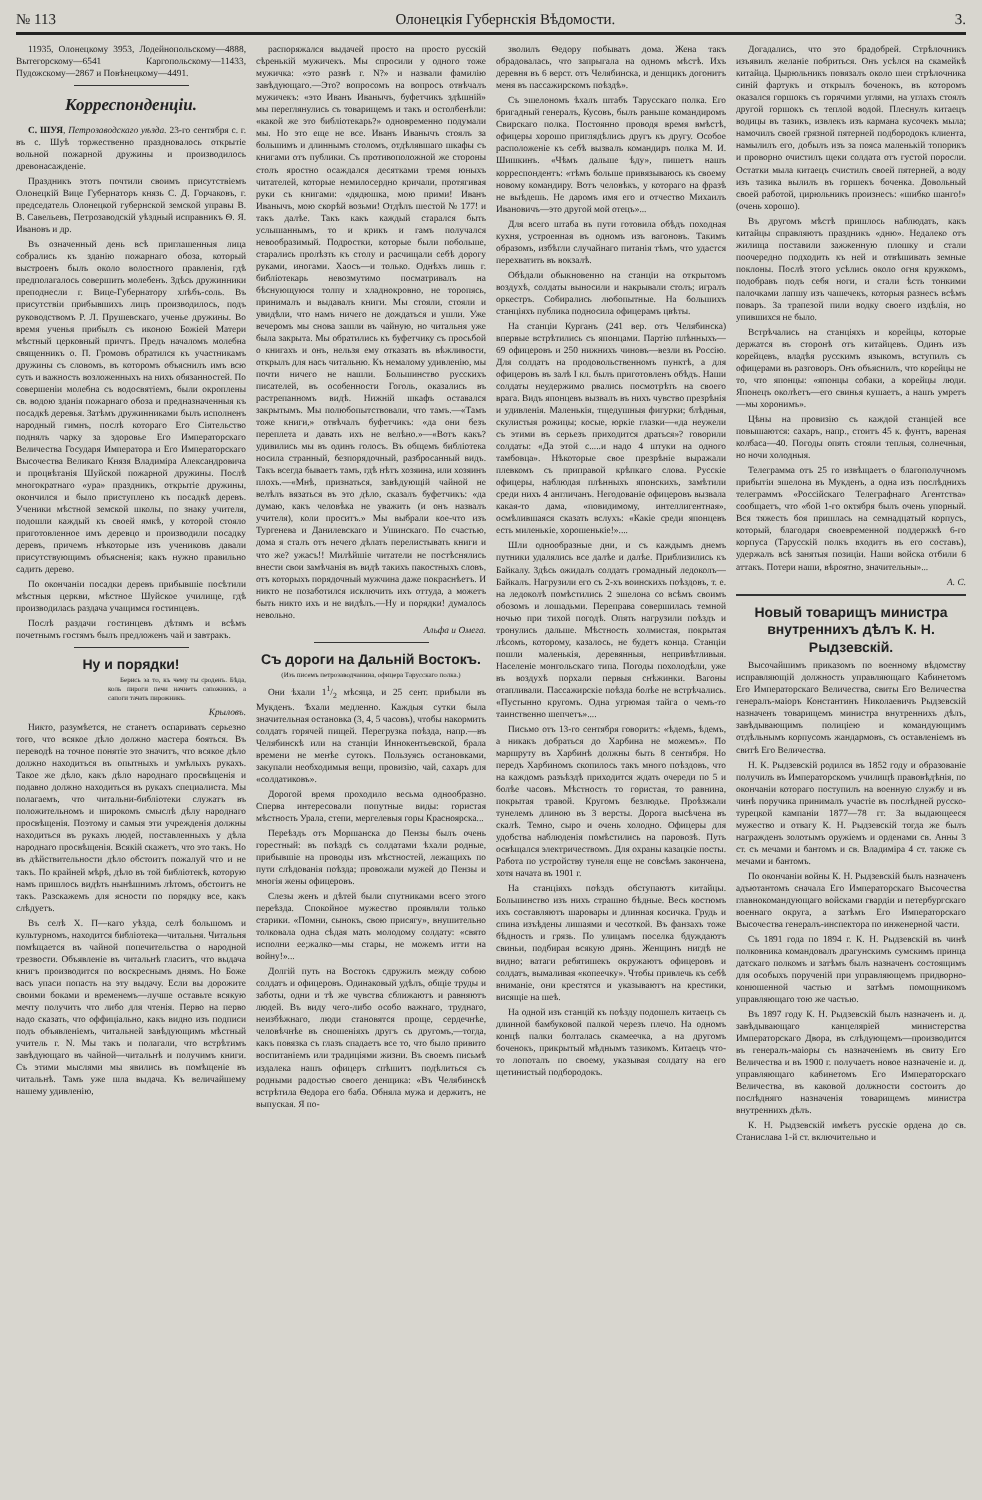№ 113 Олонецкія Губернскія Вѣдомости. 3.
11935, Олонецкому 3953, Лодейнопольскому—4888, Вытегорскому—6541 Каргопольскому—11433, Пудожскому—2867 и Повѣнецкому—4491.
Корреспонденціи.
С. ШУЯ, Петрозаводскаго уѣзда. 23-го сентября с. г. въ с. Шуѣ торжественно праздновалось открытіе вольной пожарной дружины и производилось древонасажденіе.
Праздникъ этотъ почтили своимъ присутствіемъ Олонецкій Вице Губернаторъ князь С. Д. Горчаковъ, г. председатель Олонецкой губернской земской управы В. В. Савельевъ, Петрозаводскій уѣздный исправникъ Ѳ. Я. Ивановъ и др.
Въ означенный день всѣ приглашенныя лица собрались къ зданію пожарнаго обоза, который выстроенъ былъ около волостного правленія, гдѣ предполагалось совершить молебенъ. Здѣсь дружинники преподнесли г. Вице-Губернатору хлѣбъ-соль. Въ присутствіи прибывшихъ лицъ производилось, подъ руководствомъ Р. Л. Прушевскаго, ученье дружины. Во время ученья прибылъ съ иконою Божіей Матери мѣстный церковный причтъ. Предъ началомъ молебна священникъ о. П. Громовъ обратился къ участникамъ дружины съ словомъ, въ которомъ объяснилъ имъ всю суть и важность возложенныхъ на нихъ обязанностей. По совершеніи молебна съ водосвятіемъ, были окроплены св. водою зданія пожарнаго обоза и предназначенныя къ посадкѣ деревья. Затѣмъ дружинниками былъ исполненъ народный гимнъ, послѣ котораго Его Сіятельство поднялъ чарку за здоровье Его Императорскаго Величества Государя Императора и Его Императорскаго Высочества Великаго Князя Владиміра Александровича и процвѣтанія Шуйской пожарной дружины. Послѣ многократнаго «ура» праздникъ, открытіе дружины, окончился и было приступлено къ посадкѣ деревъ. Ученики мѣстной земской школы, по знаку учителя, подошли каждый къ своей ямкѣ, у которой стояло приготовленное имъ деревцо и производили посадку деревъ, причемъ нѣкоторые изъ учениковъ давали присутствующимъ объясненія; какъ нужно правильно садить дерево.
По окончаніи посадки деревъ прибывшіе посѣтили мѣстныя церкви, мѣстное Шуйское училище, гдѣ производилась раздача учащимся гостинцевъ.
Послѣ раздачи гостинцевъ дѣтямъ и всѣмъ почетнымъ гостямъ былъ предложенъ чай и завтракъ.
Ну и порядки!
Берись за то, къ чему ты сроденъ. Бѣда, коль пироги печи начнетъ сапожникъ, а сапоги тачать пирожникъ.
Крыловъ.
Никто, разумѣется, не станетъ оспаривать серьезно того, что всякое дѣло должно мастера бояться. Въ переводѣ на точное понятіе это значитъ, что всякое дѣло должно находиться въ опытныхъ и умѣлыхъ рукахъ. Такое же дѣло, какъ дѣло народнаго просвѣщенія и подавно должно находиться въ рукахъ специалиста. Мы полагаемъ, что читальни-библіотеки служатъ въ положительномъ и широкомъ смыслѣ дѣлу народнаго просвѣщенія. Поэтому и самыя эти учрежденія должны находиться въ рукахъ людей, поставленныхъ у дѣла народнаго просвѣщенія. Всякій скажетъ, что это такъ. Но въ дѣйствительности дѣло обстоитъ пожалуй что и не такъ. По крайней мѣрѣ, дѣло въ той библіотекѣ, которую намъ пришлось видѣть нынѣшнимъ лѣтомъ, обстоитъ не такъ. Разскажемъ для ясности по порядку все, какъ слѣдуетъ.
Въ селѣ Х. П—каго уѣзда, селѣ большомъ и культурномъ, находится библіотека—читальня. Читальня помѣщается въ чайной попечительства о народной трезвости. Объявленіе въ читальнѣ гласитъ, что выдача книгъ производится по воскреснымъ днямъ. Но Боже васъ упаси попасть на эту выдачу. Если вы дорожите своими боками и временемъ—лучше оставьте всякую мечту получить что либо для чтенія. Перво на перво надо сказать, что оффиціально, какъ видно изъ подписи подъ объявленіемъ, читальней завѣдующимъ мѣстный учитель г. N. Мы такъ и полагали, что встрѣтимъ завѣдующаго въ чайной—читальнѣ и получимъ книги. Съ этими мыслями мы явились въ помѣщеніе въ читальнѣ. Тамъ уже шла выдача. Къ величайшему нашему удивленію,
распоряжался выдачей просто на просто русскій сѣренькій мужичекъ. Мы спросили у одного тоже мужичка: «это развѣ г. N?» и назвали фамилію завѣдующаго.—Это? вопросомъ на вопросъ отвѣчалъ мужичекъ: «это Иванъ Иванычъ, буфетчикъ здѣшній» мы переглянулись съ товарищемъ и такъ и остолбенѣли: «какой же это библіотекарь?» одновременно подумали мы. Но это еще не все. Иванъ Иванычъ стоялъ за большимъ и длиннымъ столомъ, отдѣлявшаго шкафы съ книгами отъ публики. Съ противоположной же стороны столъ яростно осаждался десятками тремя юныхъ читателей, которые немилосердно кричали, протягивая руки съ книгами: «дядюшка, мою прими! Иванъ Иванычъ, мою скорѣй возьми! Отдѣлъ шестой № 177! и такъ далѣе. Такъ какъ каждый старался быть услышаннымъ, то и крикъ и гамъ получался невообразимый. Подростки, которые были побольше, старались пролѣзть къ столу и расчищали себѣ дорогу руками, иногами. Хаосъ—и только. Однѣхъ лишь г. библіотекарь невозмутимо посматривалъ на бѣснующуюся толпу и хладнокровно, не торопясь, принималъ и выдавалъ книги. Мы стояли, стояли и увидѣли, что намъ ничего не дождаться и ушли. Уже вечеромъ мы снова зашли въ чайную, но читальня уже была закрыта. Мы обратились къ буфетчику съ просьбой о книгахъ и онъ, нельзя ему отказать въ вѣжливости, открылъ для насъ читальню. Къ немалому удивленію, мы почти ничего не нашли. Большинство русскихъ писателей, въ особенности Гоголь, оказались въ растрепанномъ видѣ. Нижній шкафъ оставался закрытымъ. Мы полюбопытствовали, что тамъ.—«Тамъ тоже книги,» отвѣчалъ буфетчикъ: «да они безъ переплета и давать ихъ не велѣно.»—«Вотъ какъ? удивились мы въ одинъ голосъ. Въ общемъ библіотека носила странный, безпорядочный, разбросанный видъ. Такъ всегда бываетъ тамъ, гдѣ нѣтъ хозяина, или хозяинъ плохъ.—«Мнѣ, признаться, завѣдующій чайной не велѣлъ вязаться въ это дѣло, сказалъ буфетчикъ: «да думаю, какъ человѣка не уважить (и онъ назвалъ учителя), коли проситъ.» Мы выбрали кое-что изъ Тургенева и Данилевскаго и Ушинскаго. По счастью, дома я сталъ отъ нечего дѣлать перелистывать книги и что же? ужасъ!! Милѣйшіе читатели не постѣснялись внести свои замѣчанія въ видѣ такихъ пакостныхъ словъ, отъ которыхъ порядочный мужчина даже покраснѣетъ. И никто не позаботился исключить ихъ оттуда, а можетъ быть никто ихъ и не видѣлъ.—Ну и порядки! думалось невольно.
Альфа и Омега.
Съ дороги на Дальній Востокъ.
(Изъ писемъ петрозаводчанина, офицера Тарусскаго полка.)
Они ѣхали 11/2 мѣсяца, и 25 сент. прибыли въ Мукденъ. Ѣхали медленно. Каждыя сутки была значительная остановка (3, 4, 5 часовъ), чтобы накормить солдатъ горячей пищей. Перегрузка поѣзда, напр.—въ Челябинскѣ или на станціи Иннокентьевской, брала времени не менѣе сутокъ. Пользуясь остановками, закупали необходимыя вещи, провизію, чай, сахаръ для «солдатиковъ».
Дорогой время проходило весьма однообразно. Сперва интересовали попутные виды: гористая мѣстность Урала, степи, мергелевыя горы Красноярска...
Переѣздъ отъ Моршанска до Пензы былъ очень горестный: въ поѣздѣ съ солдатами ѣхали родные, прибывшіе на проводы изъ мѣстностей, лежащихъ по пути слѣдованія поѣзда; провожали мужей до Пензы и многія жены офицеровъ.
Слезы женъ и дѣтей были спутниками всего этого переѣзда. Спокойное мужество проявляли только старики. «Помни, сынокъ, свою присягу», внушительно толковала одна сѣдая мать молодому солдату: «свято исполни ее;жалко—мы стары, не можемъ итти на войну!»...
Долгій путь на Востокъ сдружилъ между собою солдатъ и офицеровъ. Одинаковый удѣлъ, общіе труды и заботы, одни и тѣ же чувства сближаютъ и равняютъ людей. Въ виду чего-либо особо важнаго, труднаго, неизбѣжнаго, люди становятся проще, сердечнѣе, человѣчнѣе въ сношеніяхъ другъ съ другомъ,—тогда, какъ повязка съ глазъ спадаетъ все то, что было привито воспитаніемъ или традиціями жизни. Въ своемъ письмѣ издалека нашъ офицеръ спѣшитъ подѣлиться съ родными радостью своего денщика: «Въ Челябинскѣ встрѣтила Ѳедора его баба. Обняла мужа и держитъ, не выпуская. Я по-
зволилъ Ѳедору побывать дома. Жена такъ обрадовалась, что запрыгала на одномъ мѣстѣ. Ихъ деревня въ 6 верст. отъ Челябинска, и денщикъ догонитъ меня въ пассажирскомъ поѣздѣ».
Съ эшелономъ ѣхалъ штабъ Тарусскаго полка. Его бригадный генералъ, Кусовъ, былъ раньше командиромъ Свирскаго полка. Постоянно проводя время вмѣстѣ, офицеры хорошо приглядѣлись другъ къ другу. Особое расположеніе къ себѣ вызвалъ командиръ полка М. И. Шишкинъ. «Чѣмъ дальше ѣду», пишетъ нашъ корреспондентъ: «тѣмъ больше привязываюсь къ своему новому командиру. Вотъ человѣкъ, у котораго на фразѣ не выѣдешь. Не даромъ имя его и отчество Михаилъ Ивановичъ—это другой мой отецъ»...
Для всего штаба въ пути готовила обѣдъ походная кухня, устроенная въ одномъ изъ вагоновъ. Такимъ образомъ, избѣгли случайнаго питанія тѣмъ, что удастся перехватить въ вокзалѣ.
Обѣдали обыкновенно на станціи на открытомъ воздухѣ, солдаты выносили и накрывали столъ; игралъ оркестръ. Собирались любопытные. На большихъ станціяхъ публика подносила офицерамъ цвѣты.
На станціи Курганъ (241 вер. отъ Челябинска) впервые встрѣтились съ японцами. Партію плѣнныхъ—69 офицеровъ и 250 нижнихъ чиновъ—везли въ Россію. Для солдатъ на продовольственномъ пунктѣ, а для офицеровъ въ залѣ I кл. былъ приготовленъ обѣдъ. Наши солдаты неудержимо рвались посмотрѣть на своего врага. Видъ японцевъ вызвалъ въ нихъ чувство презрѣнія и удивленія. Маленькія, тщедушныя фигурки; блѣдныя, скулистыя рожицы; косые, юркіе глазки—«да неужели съ этими въ серьезъ приходится драться»? говорили солдаты: «Да этой с.....и надо 4 штуки на одного тамбовца». Нѣкоторые свое презрѣніе выражали плевкомъ съ приправой крѣпкаго слова. Русскіе офицеры, наблюдая плѣнныхъ японскихъ, замѣтили среди нихъ 4 англичанъ. Негодованіе офицеровъ вызвала какая-то дама, «повидимому, интеллигентная», осмѣлившаяся сказать вслухъ: «Какіе среди японцевъ есть миленькіе, хорошенькіе!»....
Шли однообразные дни, и съ каждымъ днемъ путники удалялись все далѣе и далѣе. Приблизились къ Байкалу. Здѣсь ожидалъ солдатъ громадный ледоколъ—Байкалъ. Нагрузили его съ 2-хъ воинскихъ поѣздовъ, т. е. на ледоколѣ помѣстились 2 эшелона со всѣмъ своимъ обозомъ и лошадьми. Переправа совершилась темной ночью при тихой погодѣ. Опять нагрузили поѣздъ и тронулись дальше. Мѣстность холмистая, покрытая лѣсомъ, которому, казалось, не будетъ конца. Станціи пошли маленькія, деревянныя, непривѣтливыя. Населеніе монгольскаго типа. Погоды похолодѣли, уже въ воздухѣ порхали первыя снѣжинки. Вагоны отапливали. Пассажирскіе поѣзда болѣе не встрѣчались. «Пустынно кругомъ. Одна угрюмая тайга о чемъ-то таинственно шепчетъ»....
Письмо отъ 13-го сентября говоритъ: «ѣдемъ, ѣдемъ, а никакъ добраться до Харбина не можемъ». По маршруту въ Харбинѣ должны быть 8 сентября. Но передъ Харбиномъ скопилось такъ много поѣздовъ, что на каждомъ разъѣздѣ приходится ждать очереди по 5 и болѣе часовъ. Мѣстность то гористая, то равнина, покрытая травой. Кругомъ безлюдье. Проѣзжали тунелемъ длиною въ 3 версты. Дорога высѣчена въ скалѣ. Темно, сыро и очень холодно. Офицеры для удобства наблюденія помѣстились на паровозѣ. Путь освѣщался электричествомъ. Для охраны казацкіе посты. Работа по устройству тунеля еще не совсѣмъ закончена, хотя начата въ 1901 г.
На станціяхъ поѣздъ обступаютъ китайцы. Большинство изъ нихъ страшно бѣдные. Весь костюмъ ихъ составляютъ шаровары и длинная косичка. Грудь и спина изъѣдены лишаями и чесоткой. Въ фанзахъ тоже бѣдность и грязь. По улицамъ поселка бдуждаютъ свиньи, подбирая всякую дрянь. Женщинъ нигдѣ не видно; ватаги ребятишекъ окружаютъ офицеровъ и солдатъ, вымаливая «копеечку». Чтобы привлечь къ себѣ вниманіе, они крестятся и указываютъ на крестики, висящіе на шеѣ.
На одной изъ станцій къ поѣзду подошелъ китаецъ съ длинной бамбуковой палкой черезъ плечо. На одномъ концѣ палки болталась скамеечка, а на другомъ боченокъ, прикрытый мѣднымъ тазикомъ. Китаецъ что-то лопоталъ по своему, указывая солдату на его щетинистый подбородокъ.
Догадались, что это брадобрей. Стрѣлочникъ изъявилъ желаніе побриться. Онъ усѣлся на скамейкѣ китайца. Цырюльникъ повязалъ около шеи стрѣлочника синій фартукъ и открылъ боченокъ, въ которомъ оказался горшокъ съ горячими углями, на углахъ стоялъ другой горшокъ съ теплой водой. Плеснулъ китаецъ водицы въ тазикъ, извлекъ изъ кармана кусочекъ мыла; намочилъ своей грязной пятерней подбородокъ клиента, намылилъ его, добылъ изъ за пояса маленькій топорикъ и проворно очистилъ щеки солдата отъ густой поросли. Остатки мыла китаецъ счистилъ своей пятерней, а воду изъ тазика вылилъ въ горшекъ боченка. Довольный своей работой, цирюльникъ произнесъ: «шибко шанго!» (очень хорошо).
Въ другомъ мѣстѣ пришлось наблюдать, какъ китайцы справляютъ праздникъ «дню». Недалеко отъ жилища поставили зажженную плошку и стали поочередно подходить къ ней и отвѣшивать земные поклоны. Послѣ этого усѣлись около огня кружкомъ, подобравъ подъ себя ноги, и стали ѣсть тонкими палочками лапшу изъ чашечекъ, которыя разнесъ всѣмъ поваръ. За трапезой пили водку своего издѣлія, но упившихся не было.
Встрѣчались на станціяхъ и корейцы, которые держатся въ сторонѣ отъ китайцевъ. Одинъ изъ корейцевъ, владѣя русскимъ языкомъ, вступилъ съ офицерами въ разговоръ. Онъ объяснилъ, что корейцы не то, что японцы: «японцы собаки, а корейцы люди. Японецъ околѣетъ—его свинья кушаетъ, а нашъ умретъ—мы хоронимъ».
Цѣны на провизію съ каждой станціей все повышаются: сахаръ, напр., стоитъ 45 к. фунтъ, вареная колбаса—40. Погоды опять стояли теплыя, солнечныя, но ночи холодныя.
Телеграмма отъ 25 го извѣщаетъ о благополучномъ прибытіи эшелона въ Мукденъ, а одна изъ послѣднихъ телеграммъ «Россійскаго Телеграфнаго Агентства» сообщаетъ, что «бой 1-го октября былъ очень упорный. Вся тяжесть боя пришлась на семнадцатый корпусъ, который, благодаря своевременной поддержкѣ 6-го корпуса (Тарусскій полкъ входитъ въ его составъ), удержалъ всѣ занятыя позиціи. Наши войска отбили 6 аттакъ. Потери наши, вѣроятно, значительны»...
А. С.
Новый товарищъ министра внутреннихъ дѣлъ К. Н. Рыдзевскій.
Высочайшимъ приказомъ по военному вѣдомству исправляющій должность управляющаго Кабинетомъ Его Императорскаго Величества, свиты Его Величества генералъ-маіоръ Константинъ Николаевичъ Рыдзевскій назначенъ товарищемъ министра внутреннихъ дѣлъ, завѣдывающимъ полиціею и командующимъ отдѣльнымъ корпусомъ жандармовъ, съ оставленіемъ въ свитѣ Его Величества.
Н. К. Рыдзевскій родился въ 1852 году и образованіе получилъ въ Императорскомъ училищѣ правовѣдѣнія, по окончаніи котораго поступилъ на военную службу и въ чинѣ поручика принималъ участіе въ послѣдней русско-турецкой кампаніи 1877—78 гг. За выдающееся мужество и отвагу К. Н. Рыдзевскій тогда же былъ награжденъ золотымъ оружіемъ и орденами св. Анны 3 ст. съ мечами и бантомъ и св. Владиміра 4 ст. также съ мечами и бантомъ.
По окончаніи войны К. Н. Рыдзевскій былъ назначенъ адъютантомъ сначала Его Императорскаго Высочества главнокомандующаго войсками гвардіи и петербургскаго военнаго округа, а затѣмъ Его Императорскаго Высочества генералъ-инспектора по инженерной части.
Съ 1891 года по 1894 г. К. Н. Рыдзевскій въ чинѣ полковника командовалъ драгунскимъ сумскимъ принца датскаго полкомъ и затѣмъ былъ назначенъ состоящимъ для особыхъ порученій при управляющемъ придворно-конюшенной частью и затѣмъ помощникомъ управляющаго тою же частью.
Въ 1897 году К. Н. Рыдзевскій былъ назначенъ и. д. завѣдывающаго канцеляріей министерства Императорскаго Двора, въ слѣдующемъ—производится въ генералъ-маіоры съ назначеніемъ въ свиту Его Величества и въ 1900 г. получаетъ новое назначеніе и. д. управляющаго кабинетомъ Его Императорскаго Величества, въ каковой должности состоитъ до послѣдняго назначенія товарищемъ министра внутреннихъ дѣлъ.
К. Н. Рыдзевскій имѣетъ русскіе ордена до св. Станислава 1-й ст. включительно и